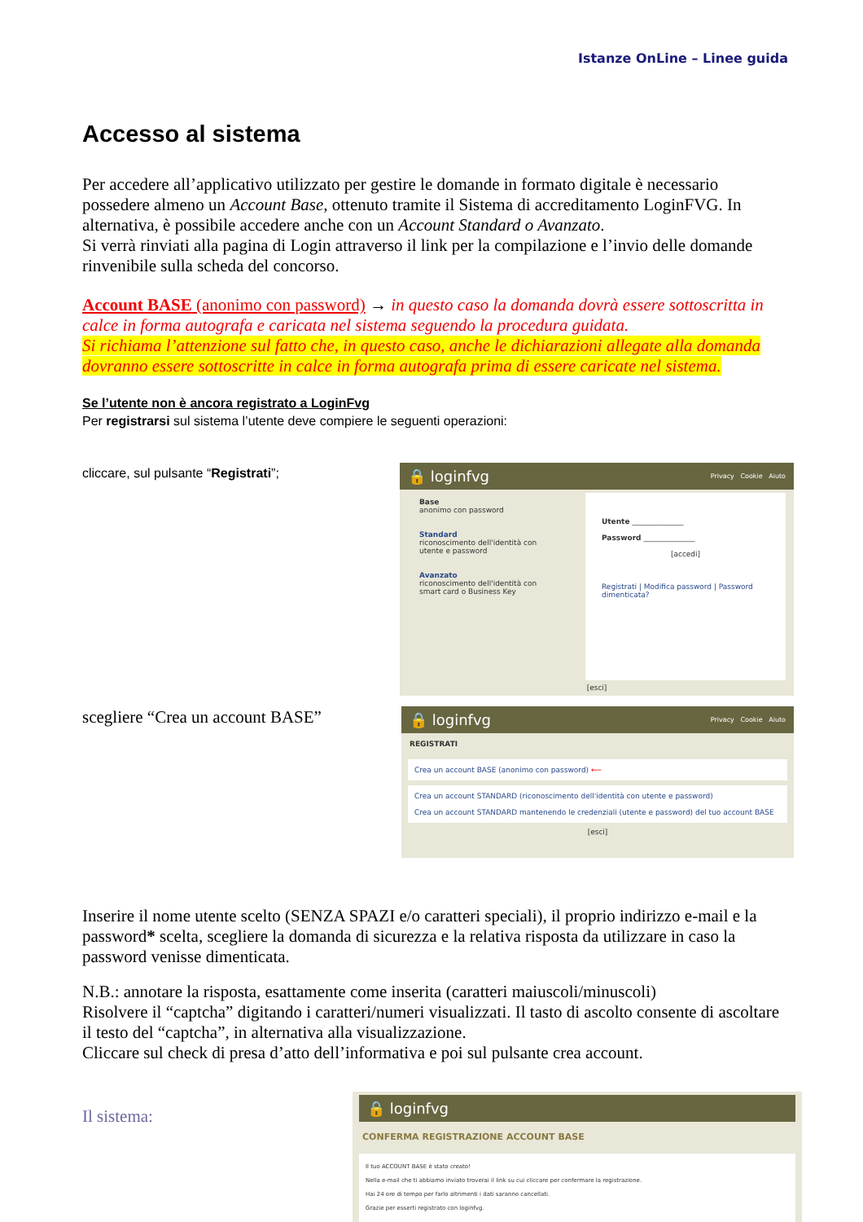Istanze OnLine – Linee guida
Accesso al sistema
Per accedere all’applicativo utilizzato per gestire le domande in formato digitale è necessario possedere almeno un Account Base, ottenuto tramite il Sistema di accreditamento LoginFVG. In alternativa, è possibile accedere anche con un Account Standard o Avanzato.
Si verrà rinviati alla pagina di Login attraverso il link per la compilazione e l’invio delle domande rinvenibile sulla scheda del concorso.
Account BASE (anonimo con password) → in questo caso la domanda dovrà essere sottoscritta in calce in forma autografa e caricata nel sistema seguendo la procedura guidata.
Si richiama l’attenzione sul fatto che, in questo caso, anche le dichiarazioni allegate alla domanda dovranno essere sottoscritte in calce in forma autografa prima di essere caricate nel sistema.
Se l’utente non è ancora registrato a LoginFvg
Per registrarsi sul sistema l’utente deve compiere le seguenti operazioni:
cliccare, sul pulsante “Registrati”;
🔒 loginfvg Privacy Cookie Aiuto
Base
anonimo con password
Standard
riconoscimento dell'identità con utente e password
Avanzato
riconoscimento dell'identità con smart card o Business Key
Utente ______________
Password ______________
[accedi]
Registrati | Modifica password | Password dimenticata?
[esci]
scegliere “Crea un account BASE”
🔒 loginfvg Privacy Cookie Aiuto
REGISTRATI
Crea un account BASE (anonimo con password) ⟵
Crea un account STANDARD (riconoscimento dell'identità con utente e password)
Crea un account STANDARD mantenendo le credenziali (utente e password) del tuo account BASE
[esci]
Inserire il nome utente scelto (SENZA SPAZI e/o caratteri speciali), il proprio indirizzo e-mail e la password* scelta, scegliere la domanda di sicurezza e la relativa risposta da utilizzare in caso la password venisse dimenticata.
N.B.: annotare la risposta, esattamente come inserita (caratteri maiuscoli/minuscoli)
Risolvere il “captcha” digitando i caratteri/numeri visualizzati. Il tasto di ascolto consente di ascoltare il testo del “captcha”, in alternativa alla visualizzazione.
Cliccare sul check di presa d’atto dell’informativa e poi sul pulsante crea account.
Il sistema:
🔒 loginfvg
CONFERMA REGISTRAZIONE ACCOUNT BASE
Il tuo ACCOUNT BASE è stato creato!
Nella e-mail che ti abbiamo inviato troverai il link su cui cliccare per confermare la registrazione.
Hai 24 ore di tempo per farlo altrimenti i dati saranno cancellati.
Grazie per esserti registrato con loginfvg.